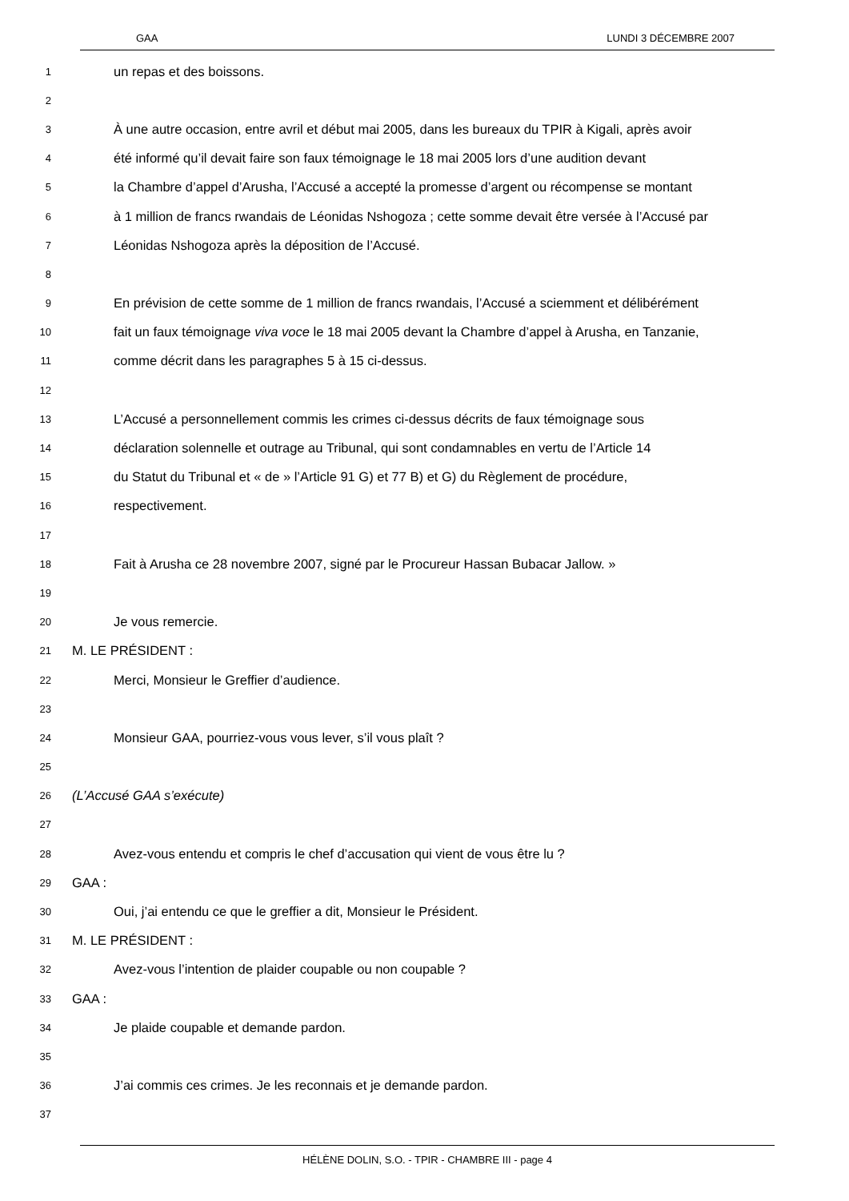GAA LUNDI 3 DÉCEMBRE 2007
1 un repas et des boissons.
2
3 À une autre occasion, entre avril et début mai 2005, dans les bureaux du TPIR à Kigali, après avoir
4 été informé qu’il devait faire son faux témoignage le 18 mai 2005 lors d’une audition devant
5 la Chambre d’appel d’Arusha, l’Accusé a accepté la promesse d’argent ou récompense se montant
6 à 1 million de francs rwandais de Léonidas Nshogoza ; cette somme devait être versée à l’Accusé par
7 Léonidas Nshogoza après la déposition de l’Accusé.
8
9 En prévision de cette somme de 1 million de francs rwandais, l’Accusé a sciemment et délibérément
10 fait un faux témoignage viva voce le 18 mai 2005 devant la Chambre d’appel à Arusha, en Tanzanie,
11 comme décrit dans les paragraphes 5 à 15 ci-dessus.
12
13 L’Accusé a personnellement commis les crimes ci-dessus décrits de faux témoignage sous
14 déclaration solennelle et outrage au Tribunal, qui sont condamnables en vertu de l’Article 14
15 du Statut du Tribunal et « de » l’Article 91 G) et 77 B) et G) du Règlement de procédure,
16 respectivement.
17
18 Fait à Arusha ce 28 novembre 2007, signé par le Procureur Hassan Bubacar Jallow. »
19
20 Je vous remercie.
21 M. LE PRÉSIDENT :
22 Merci, Monsieur le Greffier d’audience.
23
24 Monsieur GAA, pourriez-vous vous lever, s’il vous plaît ?
25
26 (L’Accusé GAA s’exécute)
27
28 Avez-vous entendu et compris le chef d’accusation qui vient de vous être lu ?
29 GAA :
30 Oui, j’ai entendu ce que le greffier a dit, Monsieur le Président.
31 M. LE PRÉSIDENT :
32 Avez-vous l’intention de plaider coupable ou non coupable ?
33 GAA :
34 Je plaide coupable et demande pardon.
35
36 J’ai commis ces crimes. Je les reconnais et je demande pardon.
37
HÉLÈNE DOLIN, S.O. - TPIR - CHAMBRE III - page 4